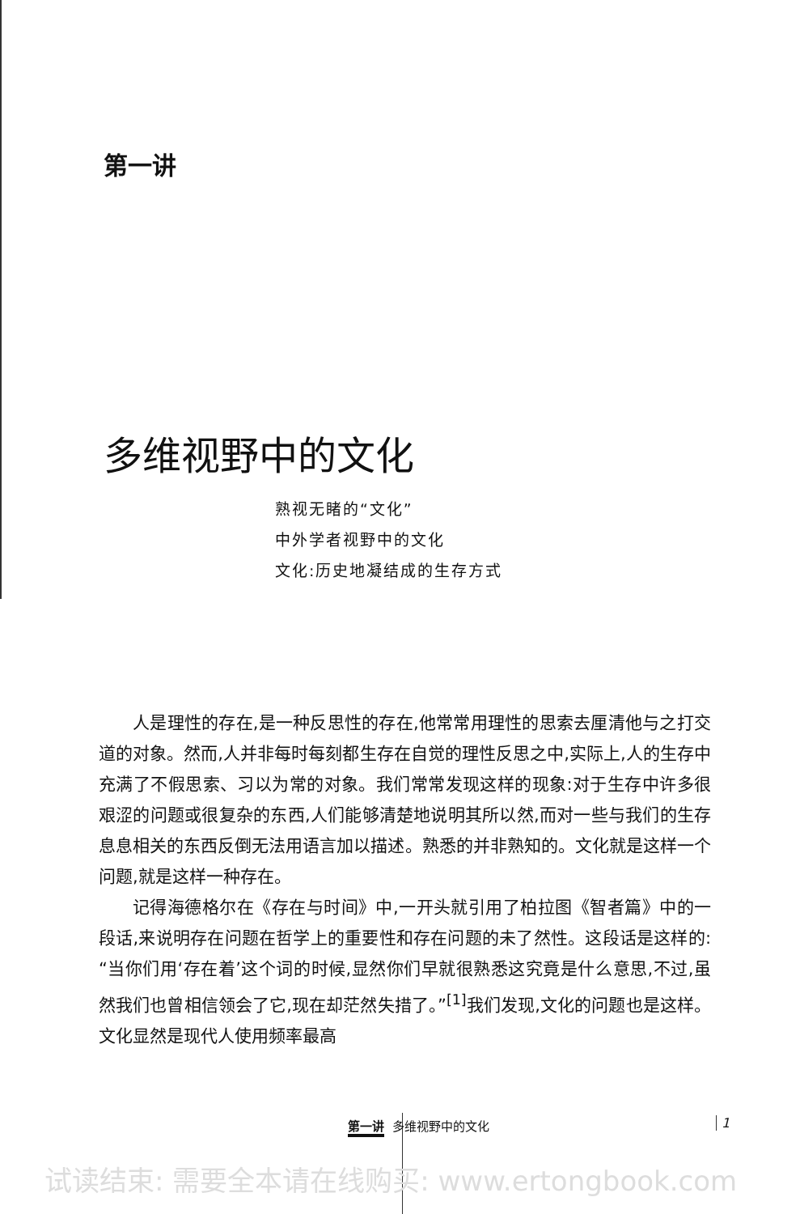第一讲
多维视野中的文化
熟视无睹的“文化”
中外学者视野中的文化
文化:历史地凝结成的生存方式
人是理性的存在,是一种反思性的存在,他常常用理性的思索去厘清他与之打交道的对象。然而,人并非每时每刻都生存在自觉的理性反思之中,实际上,人的生存中充满了不假思索、习以为常的对象。我们常常发现这样的现象:对于生存中许多很艰涩的问题或很复杂的东西,人们能够清楚地说明其所以然,而对一些与我们的生存息息相关的东西反倒无法用语言加以描述。熟悉的并非熟知的。文化就是这样一个问题,就是这样一种存在。
记得海德格尔在《存在与时间》中,一开头就引用了柏拉图《智者篇》中的一段话,来说明存在问题在哲学上的重要性和存在问题的未了然性。这段话是这样的:“当你们用‘存在着’这个词的时候,显然你们早就很熟悉这究竟是什么意思,不过,虽然我们也曾相信领会了它,现在却茫然失措了。”<sup>[1]</sup>我们发现,文化的问题也是这样。文化显然是现代人使用频率最高
第一讲 多维视野中的文化 1
试读结束: 需要全本请在线购买: www.ertongbook.com